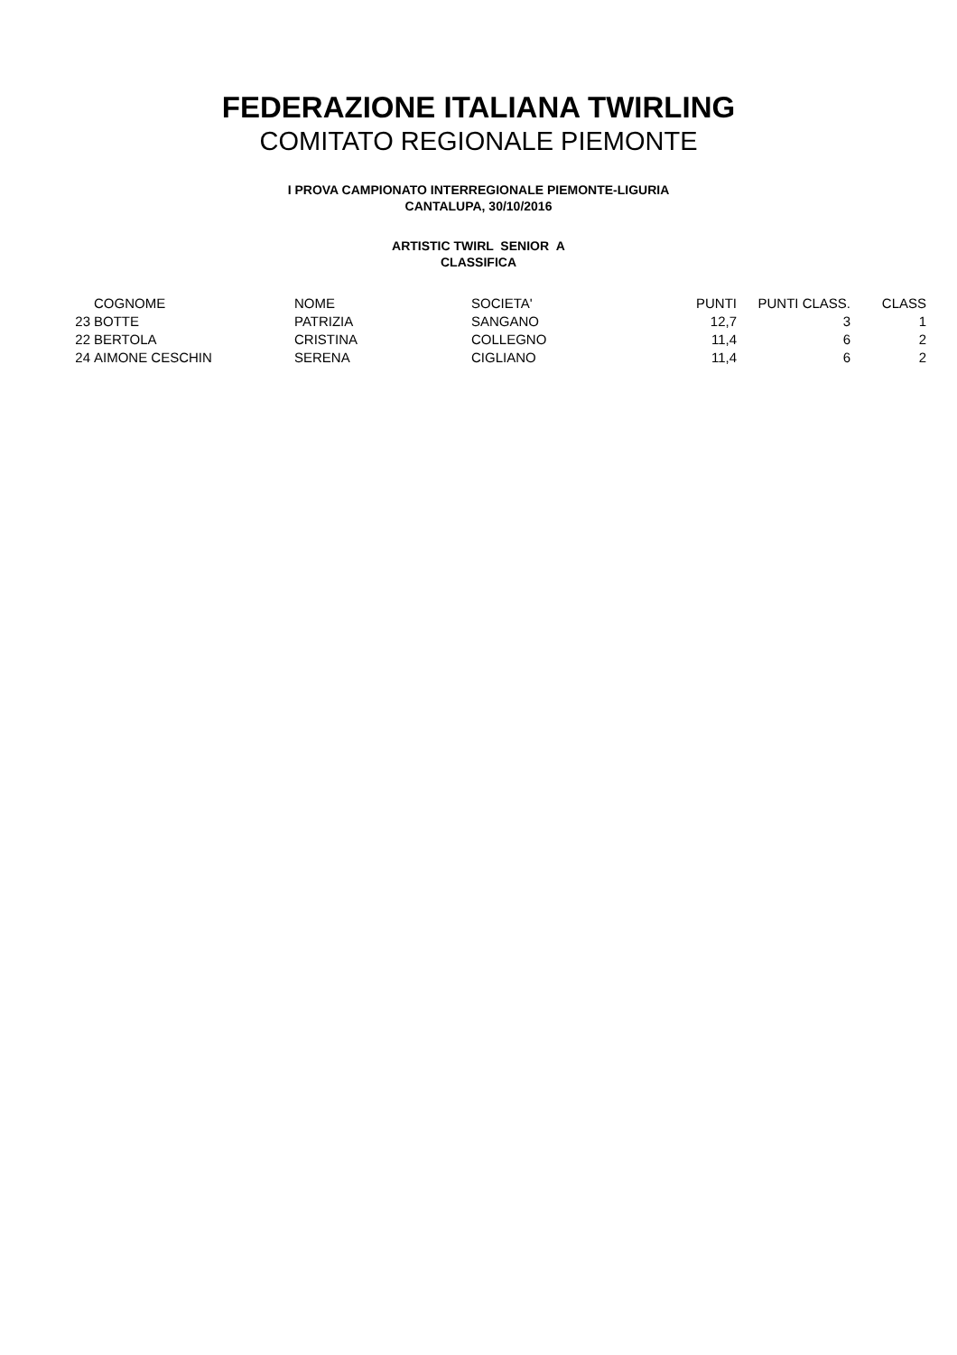FEDERAZIONE ITALIANA TWIRLING
COMITATO REGIONALE PIEMONTE
I PROVA CAMPIONATO INTERREGIONALE PIEMONTE-LIGURIA
CANTALUPA, 30/10/2016
ARTISTIC TWIRL SENIOR A
CLASSIFICA
| | COGNOME | NOME | SOCIETA' | PUNTI | PUNTI CLASS. | CLASS |
| --- | --- | --- | --- | --- | --- | --- |
| 23 | BOTTE | PATRIZIA | SANGANO | 12,7 | 3 | 1 |
| 22 | BERTOLA | CRISTINA | COLLEGNO | 11,4 | 6 | 2 |
| 24 | AIMONE CESCHIN | SERENA | CIGLIANO | 11,4 | 6 | 2 |